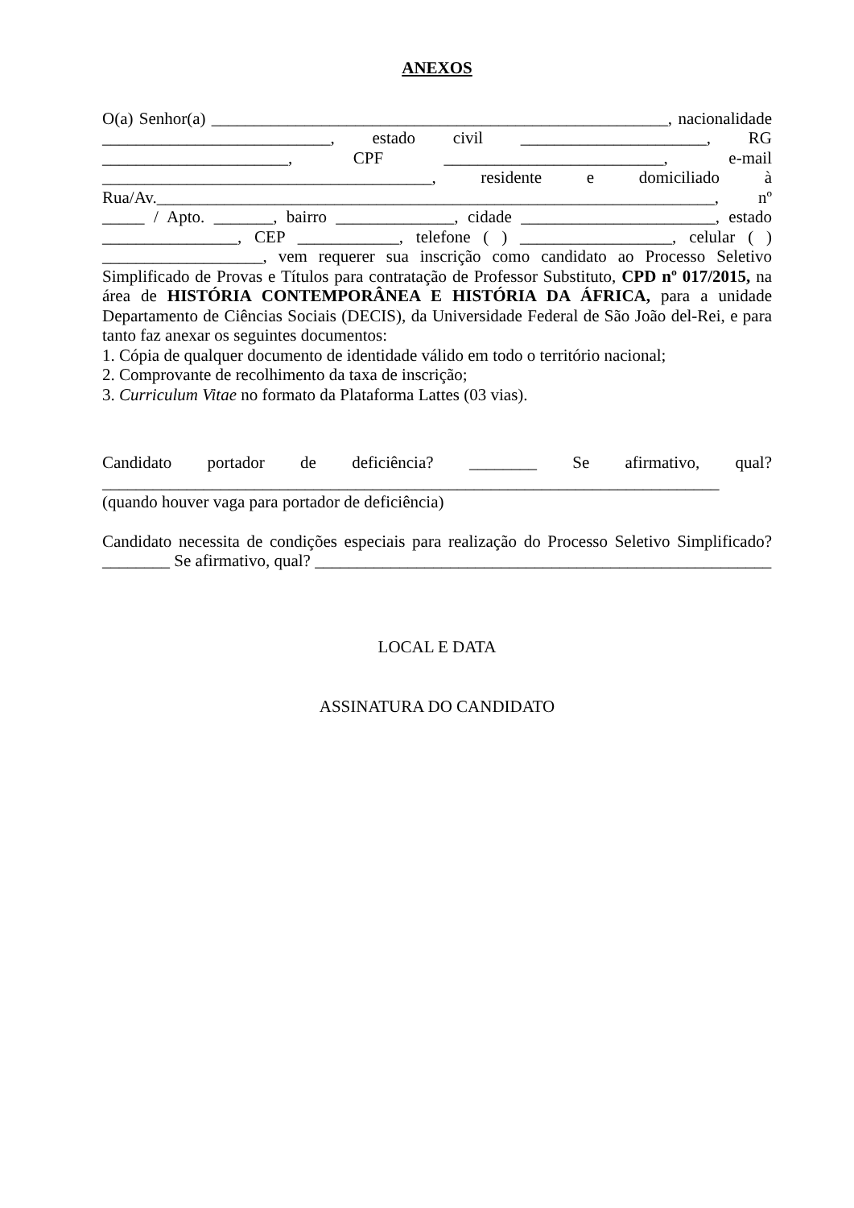ANEXOS
O(a) Senhor(a) ______________________________________________________, nacionalidade ___________________________, estado civil ______________________, RG ______________________, CPF __________________________, e-mail _______________________________________, residente e domiciliado à Rua/Av.__________________________________________________________________, nº _____ / Apto. _______, bairro ______________, cidade _______________________, estado ________________, CEP ____________, telefone ( ) __________________, celular ( ) ___________________, vem requerer sua inscrição como candidato ao Processo Seletivo Simplificado de Provas e Títulos para contratação de Professor Substituto, CPD nº 017/2015, na área de HISTÓRIA CONTEMPORÂNEA E HISTÓRIA DA ÁFRICA, para a unidade Departamento de Ciências Sociais (DECIS), da Universidade Federal de São João del-Rei, e para tanto faz anexar os seguintes documentos:
1. Cópia de qualquer documento de identidade válido em todo o território nacional;
2. Comprovante de recolhimento da taxa de inscrição;
3. Curriculum Vitae no formato da Plataforma Lattes (03 vias).
Candidato portador de deficiência? ________ Se afirmativo, qual? _________________________________________________________________________ (quando houver vaga para portador de deficiência)
Candidato necessita de condições especiais para realização do Processo Seletivo Simplificado? ________ Se afirmativo, qual? ______________________________________________________
LOCAL E DATA
ASSINATURA DO CANDIDATO